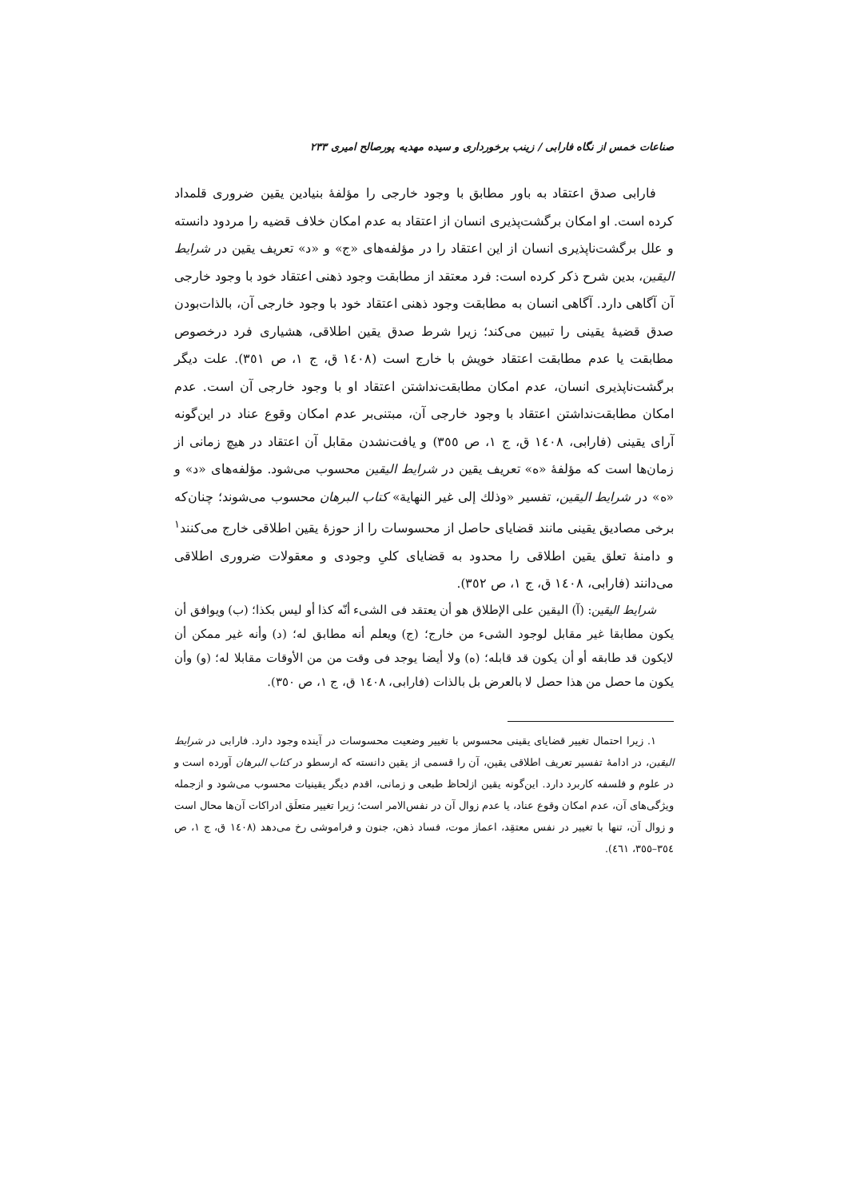صناعات خمس از نگاه فارابی / زینب برخورداری و سیده مهدیه پورصالح امیری ۲۳۳
فارابی صدق اعتقاد به باور مطابق با وجود خارجی را مؤلفهٔ بنیادین یقین ضروری قلمداد کرده است. او امکان برگشت‌پذیری انسان از اعتقاد به عدم امکان خلاف قضیه را مردود دانسته و علل برگشت‌ناپذیری انسان از این اعتقاد را در مؤلفه‌های «ج» و «د» تعریف یقین در شرایط الیقین، بدین شرح ذکر کرده است: فرد معتقد از مطابقت وجود ذهنی اعتقاد خود با وجود خارجی آن آگاهی دارد. آگاهی انسان به مطابقت وجود ذهنی اعتقاد خود با وجود خارجی آن، بالذات‌بودن صدق قضیهٔ یقینی را تبیین می‌کند؛ زیرا شرط صدق یقین اطلاقی، هشیاری فرد درخصوص مطابقت یا عدم مطابقت اعتقاد خویش با خارج است (١٤٠٨ ق، ج ١، ص ٣٥١). علت دیگر برگشت‌ناپذیری انسان، عدم امکان مطابقت‌نداشتن اعتقاد او با وجود خارجی آن است. عدم امکان مطابقت‌نداشتن اعتقاد با وجود خارجی آن، مبتنی‌بر عدم امکان وقوع عناد در این‌گونه آرای یقینی (فارابی، ١٤٠٨ ق، ج ١، ص ٣٥٥) و یافت‌نشدن مقابل آن اعتقاد در هیچ زمانی از زمان‌ها است که مؤلفهٔ «ه» تعریف یقین در شرایط الیقین محسوب می‌شود. مؤلفه‌های «د» و «ه» در شرایط الیقین، تفسیر «وذلك إلى غیر النهایة» کتاب البرهان محسوب می‌شوند؛ چنان‌که برخی مصادیق یقینی مانند قضایای حاصل از محسوسات را از حوزهٔ یقین اطلاقی خارج می‌کنند<sup>١</sup> و دامنهٔ تعلق یقین اطلاقی را محدود به قضایای کلیِ وجودی و معقولات ضروری اطلاقی می‌دانند (فارابی، ١٤٠٨ ق، ج ١، ص ٣٥٢).
شرایط الیقین: (آ) الیقین علی الإطلاق هو أن یعتقد فی الشیء أنّه کذا أو لیس بکذا؛ (ب) ویوافق أن یکون مطابقا غیر مقابل لوجود الشیء من خارج؛ (ج) ویعلم أنه مطابق له؛ (د) وأنه غیر ممکن أن لایکون قد طابقه أو أن یکون قد قابله؛ (ه) ولا أیضا یوجد فی وقت من من الأوقات مقابلا له؛ (و) وأن یکون ما حصل من هذا حصل لا بالعرض بل بالذات (فارابی، ١٤٠٨ ق، ج ١، ص ٣٥٠).
١. زیرا احتمال تغییر قضایای یقینی محسوس با تغییر وضعیت محسوسات در آینده وجود دارد. فارابی در شرایط الیقین، در ادامهٔ تفسیر تعریف اطلاقی یقین، آن را قسمی از یقین دانسته که ارسطو در کتاب البرهان آورده است و در علوم و فلسفه کاربرد دارد. این‌گونه یقین ازلحاظ طبعی و زمانی، اقدم دیگر یقینیات محسوب می‌شود و ازجمله ویژگی‌های آن، عدم امکان وقوع عناد، یا عدم زوال آن در نفس‌الامر است؛ زیرا تغییر متعلَق ادراکات آن‌ها محال است و زوال آن، تنها با تغییر در نفس معتقِد، اعماز موت، فساد ذهن، جنون و فراموشی رخ می‌دهد (١٤٠٨ ق، ج ١، ص ٣٥٤–٣٥٥، ٤٦١).